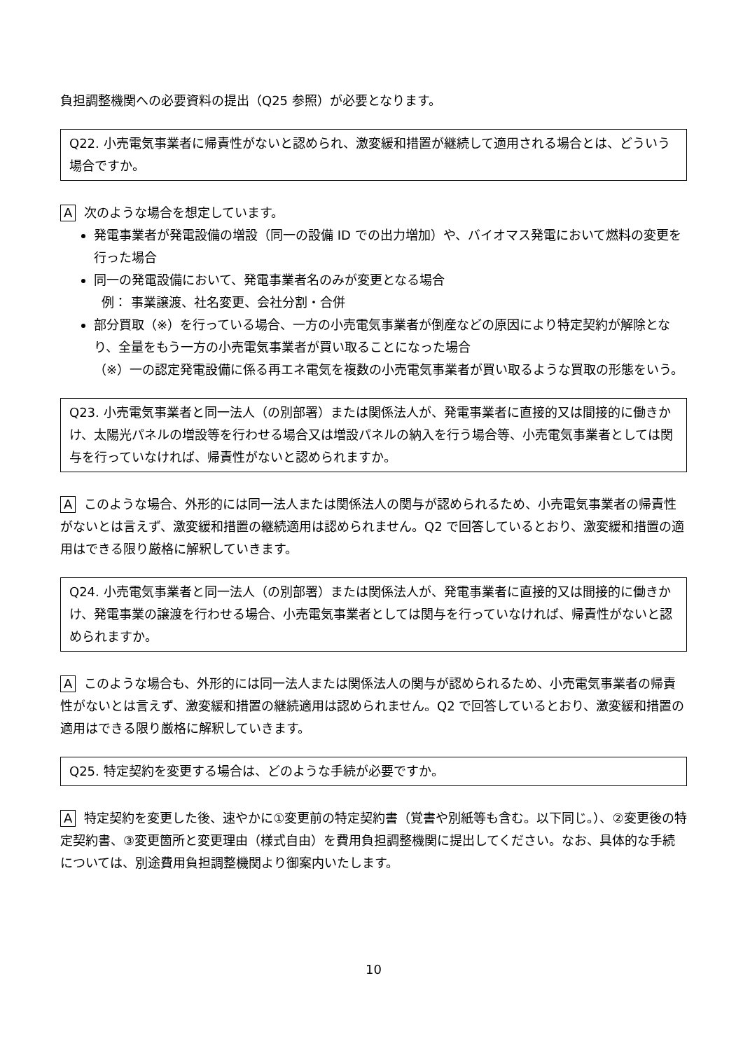負担調整機関への必要資料の提出（Q25 参照）が必要となります。
Q22. 小売電気事業者に帰責性がないと認められ、激変緩和措置が継続して適用される場合とは、どういう場合ですか。
A次のような場合を想定しています。
発電事業者が発電設備の増設（同一の設備 ID での出力増加）や、バイオマス発電において燃料の変更を行った場合
同一の発電設備において、発電事業者名のみが変更となる場合
例： 事業譲渡、社名変更、会社分割・合併
部分買取（※）を行っている場合、一方の小売電気事業者が倒産などの原因により特定契約が解除となり、全量をもう一方の小売電気事業者が買い取ることになった場合
（※）一の認定発電設備に係る再エネ電気を複数の小売電気事業者が買い取るような買取の形態をいう。
Q23. 小売電気事業者と同一法人（の別部署）または関係法人が、発電事業者に直接的又は間接的に働きかけ、太陽光パネルの増設等を行わせる場合又は増設パネルの納入を行う場合等、小売電気事業者としては関与を行っていなければ、帰責性がないと認められますか。
Aこのような場合、外形的には同一法人または関係法人の関与が認められるため、小売電気事業者の帰責性がないとは言えず、激変緩和措置の継続適用は認められません。Q2 で回答しているとおり、激変緩和措置の適用はできる限り厳格に解釈していきます。
Q24. 小売電気事業者と同一法人（の別部署）または関係法人が、発電事業者に直接的又は間接的に働きかけ、発電事業の譲渡を行わせる場合、小売電気事業者としては関与を行っていなければ、帰責性がないと認められますか。
Aこのような場合も、外形的には同一法人または関係法人の関与が認められるため、小売電気事業者の帰責性がないとは言えず、激変緩和措置の継続適用は認められません。Q2 で回答しているとおり、激変緩和措置の適用はできる限り厳格に解釈していきます。
Q25. 特定契約を変更する場合は、どのような手続が必要ですか。
A特定契約を変更した後、速やかに①変更前の特定契約書（覚書や別紙等も含む。以下同じ。）、②変更後の特定契約書、③変更箇所と変更理由（様式自由）を費用負担調整機関に提出してください。なお、具体的な手続については、別途費用負担調整機関より御案内いたします。
10